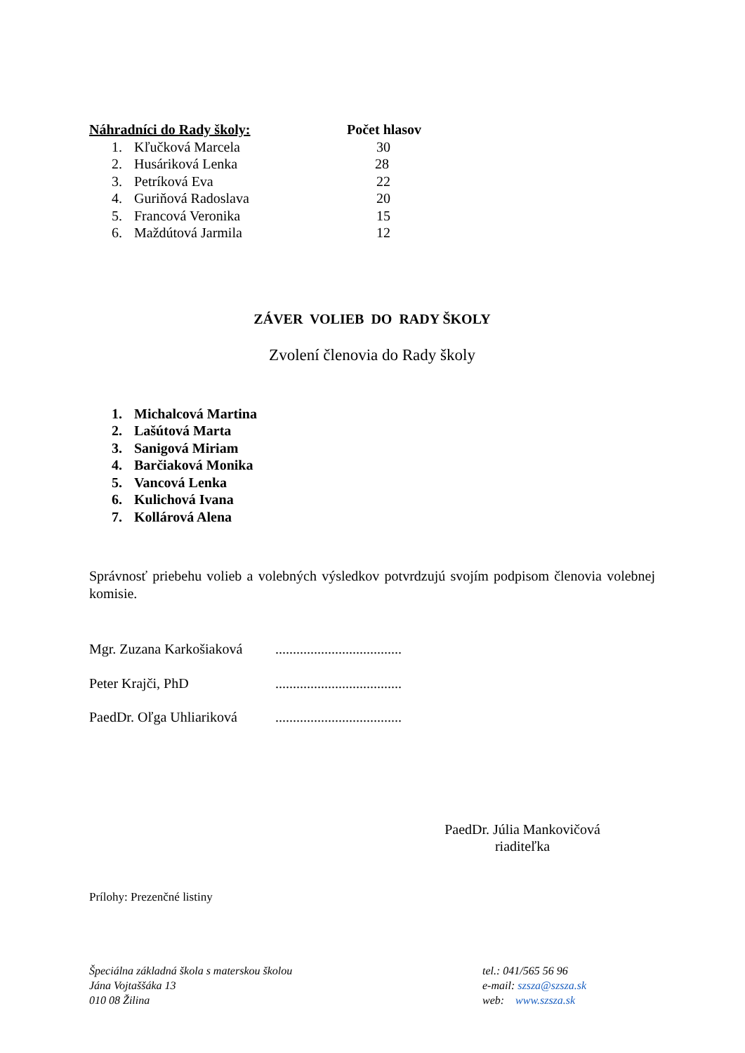| Náhradníci do Rady školy: | | Počet hlasov |
| --- | --- | --- |
| 1. | Kľučková Marcela | 30 |
| 2. | Husáriková Lenka | 28 |
| 3. | Petríková Eva | 22 |
| 4. | Guriňová Radoslava | 20 |
| 5. | Francová Veronika | 15 |
| 6. | Maždútová Jarmila | 12 |
ZÁVER VOLIEB DO RADY ŠKOLY
Zvolení členovia do Rady školy
| 1. | Michalcová Martina |
| 2. | Lašútová Marta |
| 3. | Sanigová Miriam |
| 4. | Barčiaková Monika |
| 5. | Vancová Lenka |
| 6. | Kulichová Ivana |
| 7. | Kollárová Alena |
Správnosť priebehu volieb a volebných výsledkov potvrdzujú svojím podpisom členovia volebnej komisie.
Mgr. Zuzana Karkošiaková....................................
Peter Krajči, PhD....................................
PaedDr. Oľga Uhliariková....................................
PaedDr. Júlia Mankovičová
riaditeľka
Prílohy: Prezenčné listiny
Špeciálna základná škola s materskou školou
Jána Vojtaššáka 13
010 08 Žilina
tel.: 041/565 56 96
e-mail: szsza@szsza.sk
web: www.szsza.sk